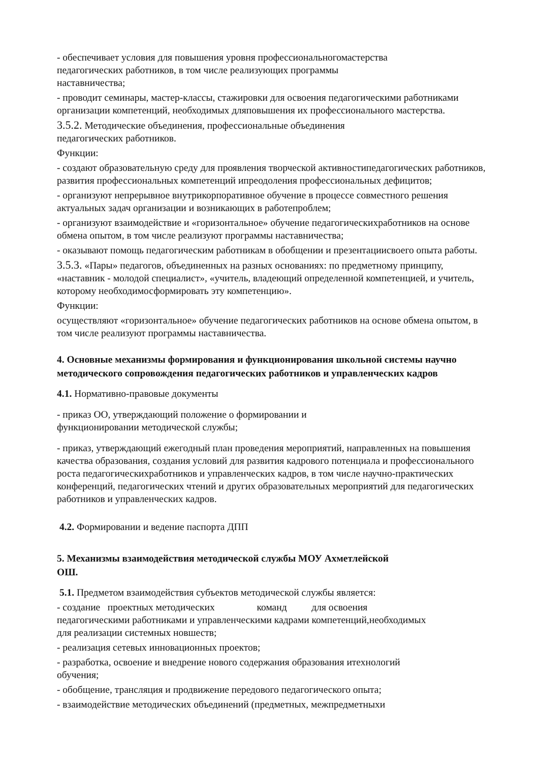- обеспечивает условия для повышения уровня профессиональногомастерства
педагогических работников, в том числе реализующих программы
наставничества;
- проводит семинары, мастер-классы, стажировки для освоения педагогическими работниками организации компетенций, необходимых дляповышения их профессионального мастерства.
3.5.2. Методические объединения, профессиональные объединения
педагогических работников.
Функции:
- создают образовательную среду для проявления творческой активностипедагогических работников, развития профессиональных компетенций ипреодоления профессиональных дефицитов;
- организуют непрерывное внутрикорпоративное обучение в процессе совместного решения актуальных задач организации и возникающих в работепроблем;
- организуют взаимодействие и «горизонтальное» обучение педагогическихработников на основе обмена опытом, в том числе реализуют программы наставничества;
- оказывают помощь педагогическим работникам в обобщении и презентациисвоего опыта работы.
3.5.3. «Пары» педагогов, объединенных на разных основаниях: по предметному принципу, «наставник - молодой специалист», «учитель, владеющий определенной компетенцией, и учитель, которому необходимосформировать эту компетенцию».
Функции:
осуществляют «горизонтальное» обучение педагогических работников на основе обмена опытом, в том числе реализуют программы наставничества.
4. Основные механизмы формирования и функционирования школьной системы научно методического сопровождения педагогических работников и управленческих кадров
4.1. Нормативно-правовые документы
- приказ ОО, утверждающий положение о формировании и
функционировании методической службы;
- приказ, утверждающий ежегодный план проведения мероприятий, направленных на повышения качества образования, создания условий для развития кадрового потенциала и профессионального роста педагогическихработников и управленческих кадров, в том числе научно-практических конференций, педагогических чтений и других образовательных мероприятий для педагогических работников и управленческих кадров.
4.2. Формировании и ведение паспорта ДПП
5. Механизмы взаимодействия методической службы МОУ Ахметлейской
ОШ.
5.1. Предметом взаимодействия субъектов методической службы является:
- создание проектных методических команд для освоения
педагогическими работниками и управленческими кадрами компетенций,необходимых
для реализации системных новшеств;
- реализация сетевых инновационных проектов;
- разработка, освоение и внедрение нового содержания образования итехнологий
обучения;
- обобщение, трансляция и продвижение передового педагогического опыта;
- взаимодействие методических объединений (предметных, межпредметныхи